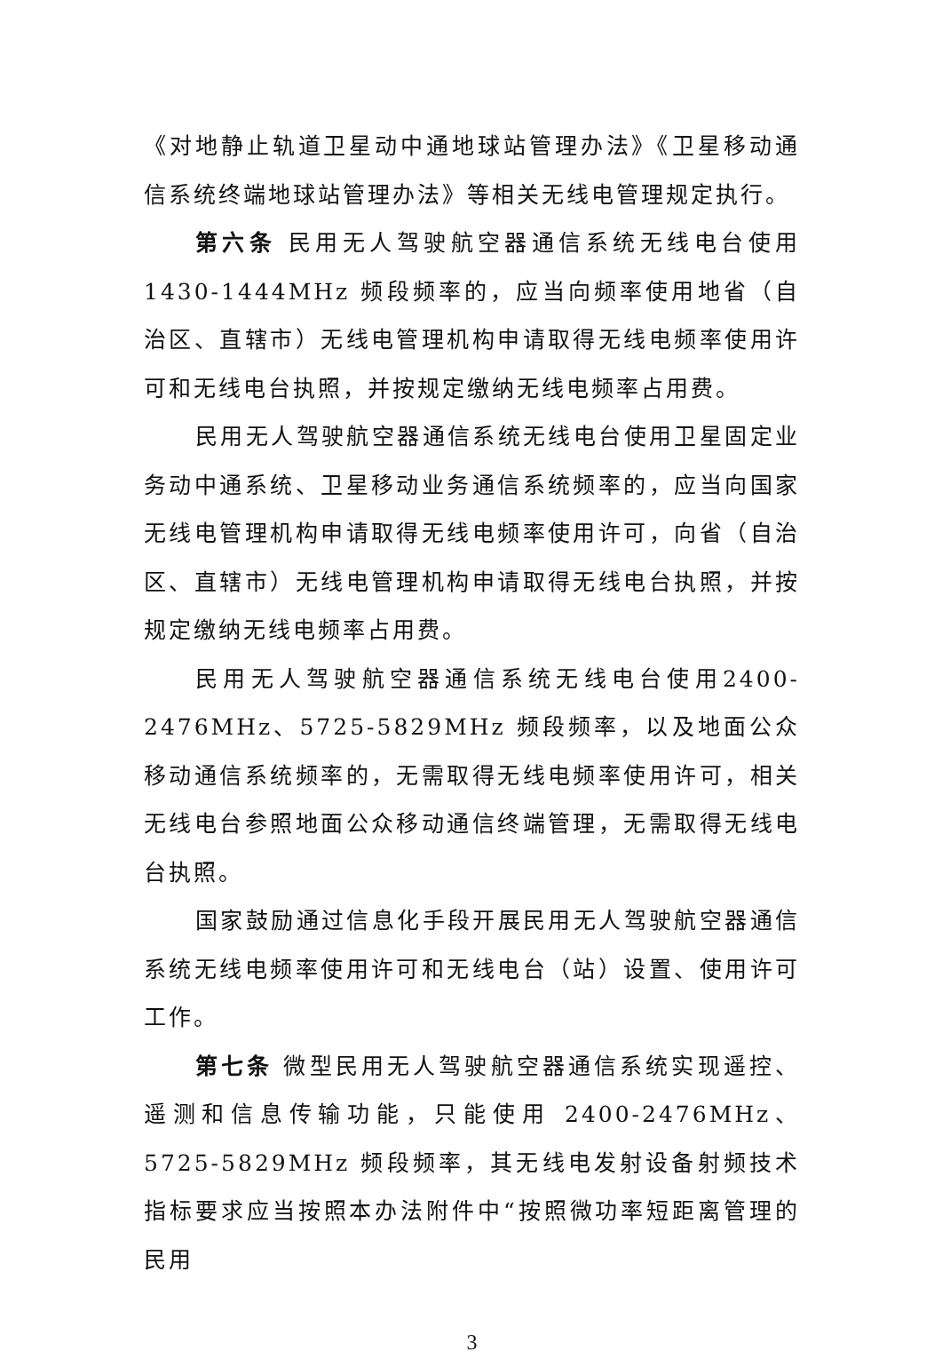《对地静止轨道卫星动中通地球站管理办法》《卫星移动通信系统终端地球站管理办法》等相关无线电管理规定执行。
第六条 民用无人驾驶航空器通信系统无线电台使用1430-1444MHz 频段频率的，应当向频率使用地省（自治区、直辖市）无线电管理机构申请取得无线电频率使用许可和无线电台执照，并按规定缴纳无线电频率占用费。
民用无人驾驶航空器通信系统无线电台使用卫星固定业务动中通系统、卫星移动业务通信系统频率的，应当向国家无线电管理机构申请取得无线电频率使用许可，向省（自治区、直辖市）无线电管理机构申请取得无线电台执照，并按规定缴纳无线电频率占用费。
民用无人驾驶航空器通信系统无线电台使用2400-2476MHz、5725-5829MHz 频段频率，以及地面公众移动通信系统频率的，无需取得无线电频率使用许可，相关无线电台参照地面公众移动通信终端管理，无需取得无线电台执照。
国家鼓励通过信息化手段开展民用无人驾驶航空器通信系统无线电频率使用许可和无线电台（站）设置、使用许可工作。
第七条 微型民用无人驾驶航空器通信系统实现遥控、遥测和信息传输功能，只能使用 2400-2476MHz、5725-5829MHz 频段频率，其无线电发射设备射频技术指标要求应当按照本办法附件中“按照微功率短距离管理的民用
3